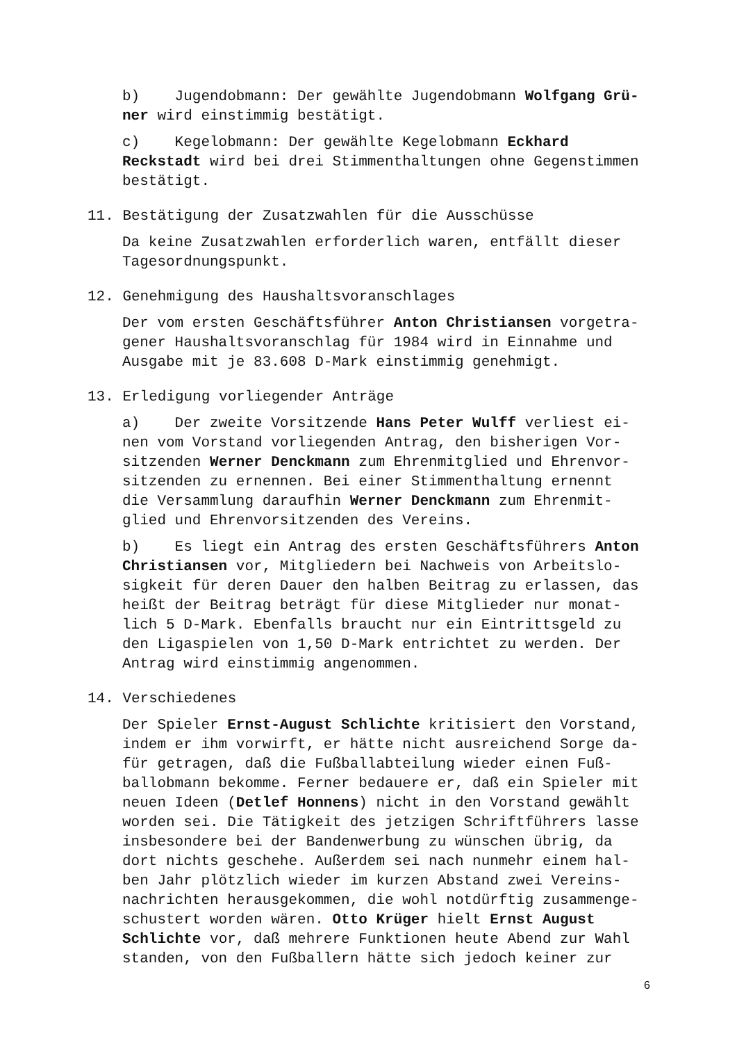b) Jugendobmann: Der gewählte Jugendobmann Wolfgang Grü- ner wird einstimmig bestätigt.
c) Kegelobmann: Der gewählte Kegelobmann Eckhard Reckstadt wird bei drei Stimmenthaltungen ohne Gegenstimmen bestätigt.
11. Bestätigung der Zusatzwahlen für die Ausschüsse
Da keine Zusatzwahlen erforderlich waren, entfällt dieser Tagesordnungspunkt.
12. Genehmigung des Haushaltsvoranschlages
Der vom ersten Geschäftsführer Anton Christiansen vorgetra- gener Haushaltsvoranschlag für 1984 wird in Einnahme und Ausgabe mit je 83.608 D-Mark einstimmig genehmigt.
13. Erledigung vorliegender Anträge
a) Der zweite Vorsitzende Hans Peter Wulff verliest ei- nen vom Vorstand vorliegenden Antrag, den bisherigen Vor- sitzenden Werner Denckmann zum Ehrenmitglied und Ehrenvor- sitzenden zu ernennen. Bei einer Stimmenthaltung ernennt die Versammlung daraufhin Werner Denckmann zum Ehrenmit- glied und Ehrenvorsitzenden des Vereins.
b) Es liegt ein Antrag des ersten Geschäftsführers Anton Christiansen vor, Mitgliedern bei Nachweis von Arbeitslo- sigkeit für deren Dauer den halben Beitrag zu erlassen, das heißt der Beitrag beträgt für diese Mitglieder nur monat- lich 5 D-Mark. Ebenfalls braucht nur ein Eintrittsgeld zu den Ligaspielen von 1,50 D-Mark entrichtet zu werden. Der Antrag wird einstimmig angenommen.
14. Verschiedenes
Der Spieler Ernst-August Schlichte kritisiert den Vorstand, indem er ihm vorwirft, er hätte nicht ausreichend Sorge da- für getragen, daß die Fußballabteilung wieder einen Fuß- ballobmann bekomme. Ferner bedauere er, daß ein Spieler mit neuen Ideen (Detlef Honnens) nicht in den Vorstand gewählt worden sei. Die Tätigkeit des jetzigen Schriftführers lasse insbesondere bei der Bandenwerbung zu wünschen übrig, da dort nichts geschehe. Außerdem sei nach nunmehr einem hal- ben Jahr plötzlich wieder im kurzen Abstand zwei Vereins- nachrichten herausgekommen, die wohl notdürftig zusammenge- schustert worden wären. Otto Krüger hielt Ernst August Schlichte vor, daß mehrere Funktionen heute Abend zur Wahl standen, von den Fußballern hätte sich jedoch keiner zur
6